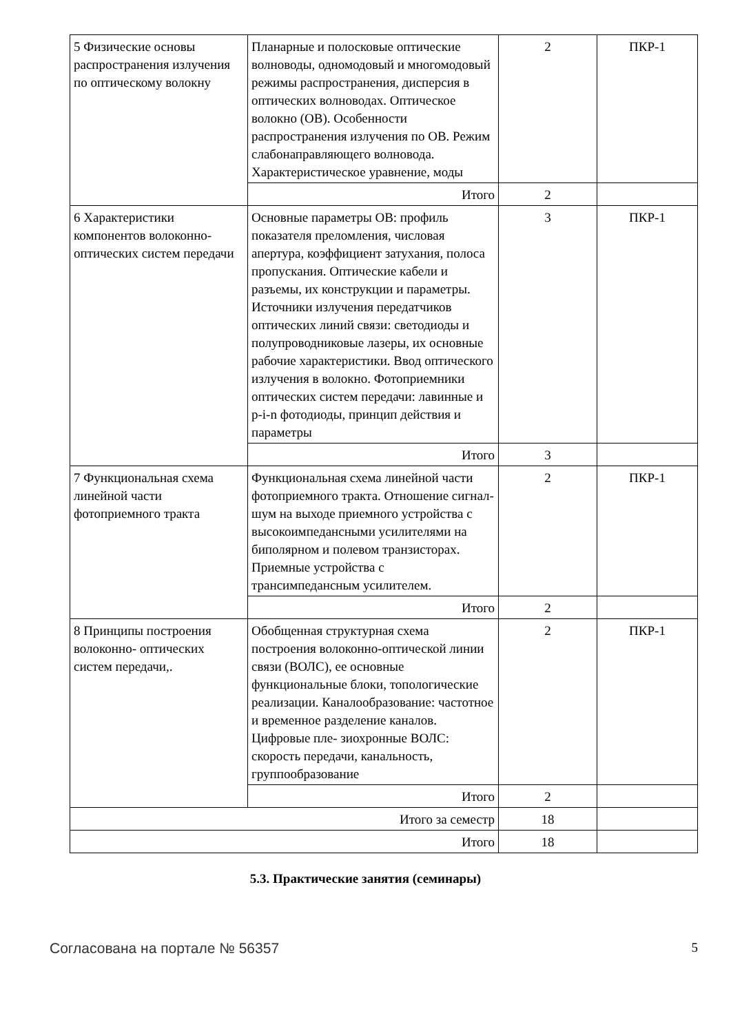| 5 Физические основы распространения излучения по оптическому волокну | Планарные и полосковые оптические волноводы, одномодовый и многомодовый режимы распространения, дисперсия в оптических волноводах. Оптическое волокно (ОВ). Особенности распространения излучения по ОВ. Режим слабонаправляющего волновода. Характеристическое уравнение, моды | 2 | ПКР-1 |
| | Итого | 2 | |
| 6 Характеристики компонентов волоконно-оптических систем передачи | Основные параметры ОВ: профиль показателя преломления, числовая апертура, коэффициент затухания, полоса пропускания. Оптические кабели и разъемы, их конструкции и параметры. Источники излучения передатчиков оптических линий связи: светодиоды и полупроводниковые лазеры, их основные рабочие характеристики. Ввод оптического излучения в волокно. Фотоприемники оптических систем передачи: лавинные и p-i-n фотодиоды, принцип действия и параметры | 3 | ПКР-1 |
| | Итого | 3 | |
| 7 Функциональная схема линейной части фотоприемного тракта | Функциональная схема линейной части фотоприемного тракта. Отношение сигнал-шум на выходе приемного устройства с высокоимпедансными усилителями на биполярном и полевом транзисторах. Приемные устройства с трансимпедансным усилителем. | 2 | ПКР-1 |
| | Итого | 2 | |
| 8 Принципы построения волоконно- оптических систем передачи,. | Обобщенная структурная схема построения волоконно-оптической линии связи (ВОЛС), ее основные функциональные блоки, топологические реализации. Каналообразование: частотное и временное разделение каналов. Цифровые пле- зиохронные ВОЛС: скорость передачи, канальность, группообразование | 2 | ПКР-1 |
| | Итого | 2 | |
| Итого за семестр | | 18 | |
| Итого | | 18 | |
5.3. Практические занятия (семинары)
Согласована на портале № 56357 5